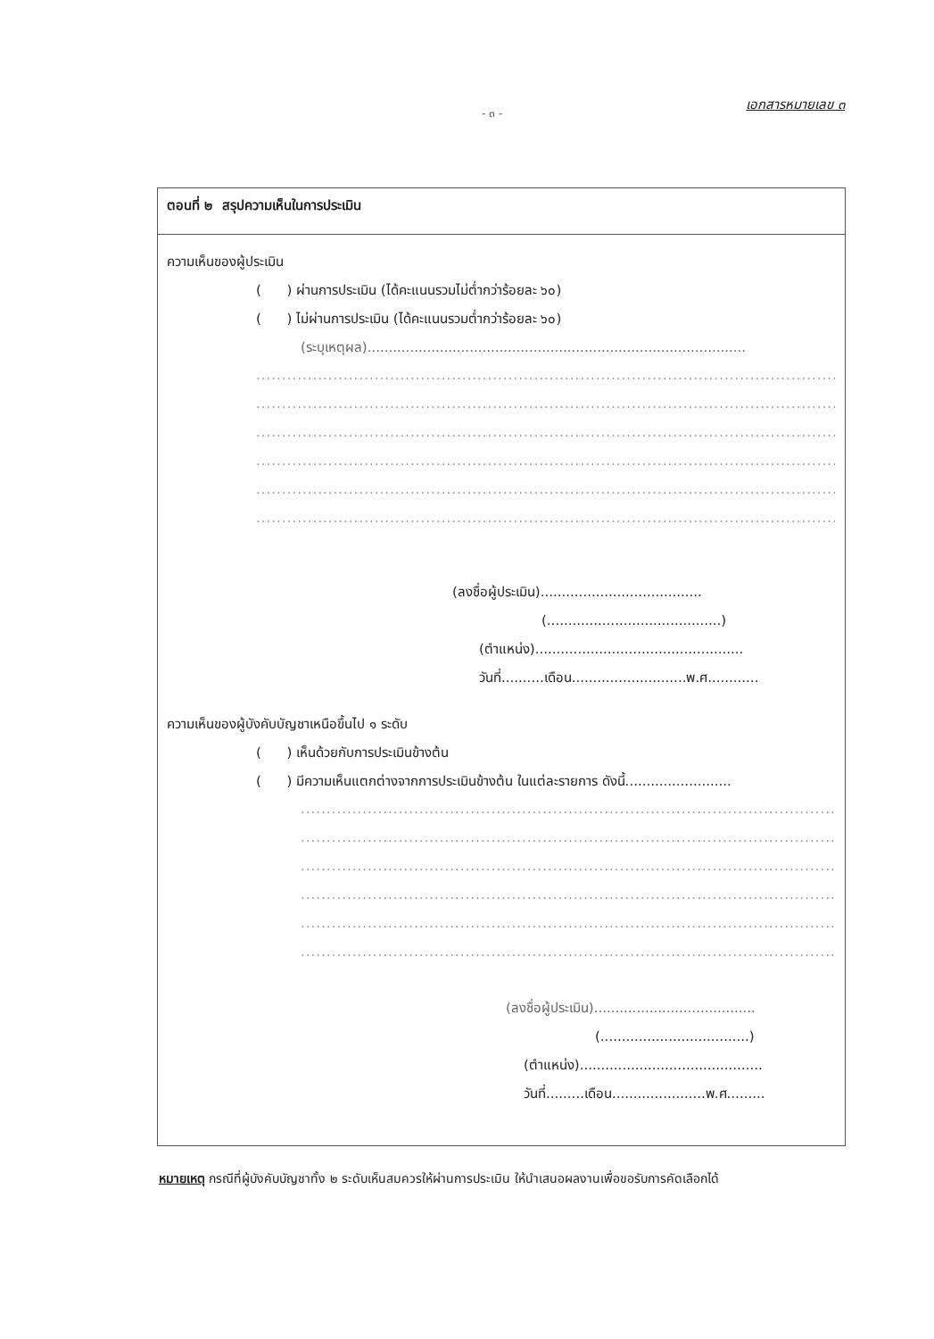- ๓ -
เอกสารหมายเลข ๓
ตอนที่ ๒ สรุปความเห็นในการประเมิน
ความเห็นของผู้ประเมิน
( ) ผ่านการประเมิน (ได้คะแนนรวมไม่ต่ำกว่าร้อยละ ๖๐)
( ) ไม่ผ่านการประเมิน (ได้คะแนนรวมต่ำกว่าร้อยละ ๖๐)
(ระบุเหตุผล).........................................................................................
..............................................................................................................................
..............................................................................................................................
..............................................................................................................................
..............................................................................................................................
..............................................................................................................................
..............................................................................................................................
(ลงชื่อผู้ประเมิน)......................................
(.........................................)
(ตำแหน่ง).................................................
วันที่..........เดือน...........................พ.ศ............
ความเห็นของผู้บังคับบัญชาเหนือขึ้นไป ๑ ระดับ
( ) เห็นด้วยกับการประเมินข้างต้น
( ) มีความเห็นแตกต่างจากการประเมินข้างต้น ในแต่ละรายการ ดังนี้.........................
...................................................................................................................
...................................................................................................................
...................................................................................................................
...................................................................................................................
...................................................................................................................
...................................................................................................................
(ลงชื่อผู้ประเมิน)......................................
(...................................)
(ตำแหน่ง)...........................................
วันที่.........เดือน......................พ.ศ.........
หมายเหตุ กรณีที่ผู้บังคับบัญชาทั้ง ๒ ระดับเห็นสมควรให้ผ่านการประเมิน ให้นำเสนอผลงานเพื่อขอรับการคัดเลือกได้